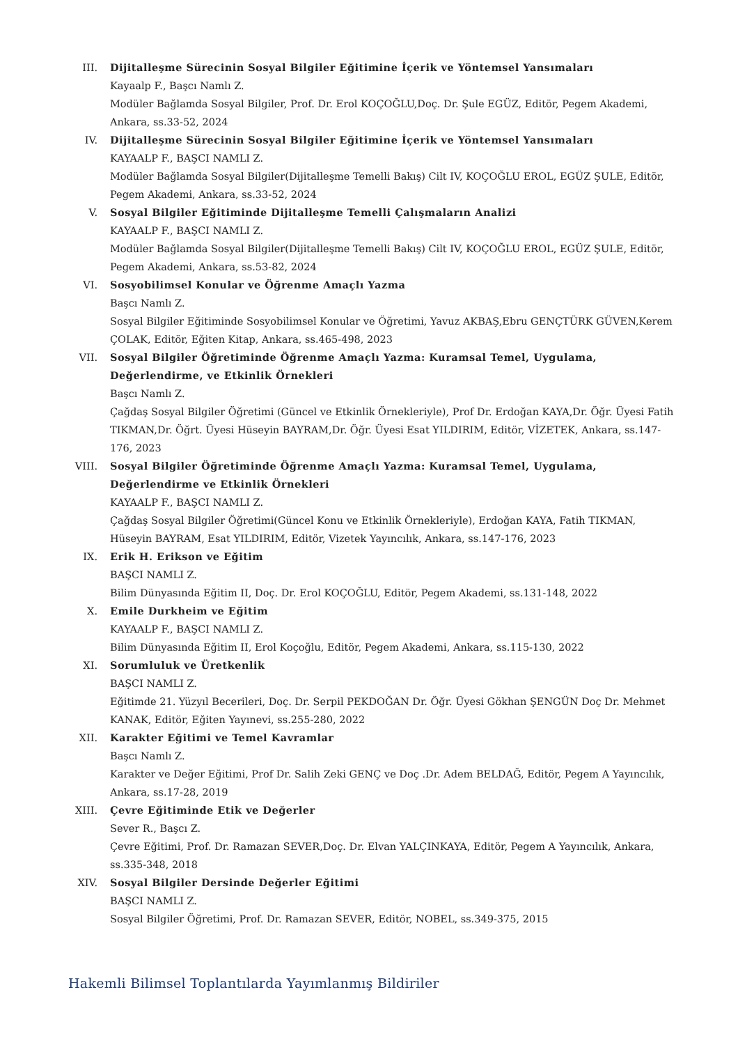III. Dijitalleşme Sürecinin Sosyal Bilgiler Eğitimine İçerik ve Yöntemsel Yansımaları
Kayaalp F., Başcı Namlı Z.
Modüler Bağlamda Sosyal Bilgiler, Prof. Dr. Erol KOÇOĞLU,Doç. Dr. Şule EGÜZ, Editör, Pegem Akademi, Ankara, ss.33-52, 2024
IV. Dijitalleşme Sürecinin Sosyal Bilgiler Eğitimine İçerik ve Yöntemsel Yansımaları
KAYAALP F., BAŞCI NAMLI Z.
Modüler Bağlamda Sosyal Bilgiler(Dijitalleşme Temelli Bakış) Cilt IV, KOÇOĞLU EROL, EGÜZ ŞULE, Editör, Pegem Akademi, Ankara, ss.33-52, 2024
V. Sosyal Bilgiler Eğitiminde Dijitalleşme Temelli Çalışmaların Analizi
KAYAALP F., BAŞCI NAMLI Z.
Modüler Bağlamda Sosyal Bilgiler(Dijitalleşme Temelli Bakış) Cilt IV, KOÇOĞLU EROL, EGÜZ ŞULE, Editör, Pegem Akademi, Ankara, ss.53-82, 2024
VI. Sosyobilimsel Konular ve Öğrenme Amaçlı Yazma
Başcı Namlı Z.
Sosyal Bilgiler Eğitiminde Sosyobilimsel Konular ve Öğretimi, Yavuz AKBAŞ,Ebru GENÇTÜRK GÜVEN,Kerem ÇOLAK, Editör, Eğiten Kitap, Ankara, ss.465-498, 2023
VII. Sosyal Bilgiler Öğretiminde Öğrenme Amaçlı Yazma: Kuramsal Temel, Uygulama, Değerlendirme, ve Etkinlik Örnekleri
Başcı Namlı Z.
Çağdaş Sosyal Bilgiler Öğretimi (Güncel ve Etkinlik Örnekleriyle), Prof Dr. Erdoğan KAYA,Dr. Öğr. Üyesi Fatih TIKMAN,Dr. Öğrt. Üyesi Hüseyin BAYRAM,Dr. Öğr. Üyesi Esat YILDIRIM, Editör, VİZETEK, Ankara, ss.147-176, 2023
VIII. Sosyal Bilgiler Öğretiminde Öğrenme Amaçlı Yazma: Kuramsal Temel, Uygulama, Değerlendirme ve Etkinlik Örnekleri
KAYAALP F., BAŞCI NAMLI Z.
Çağdaş Sosyal Bilgiler Öğretimi(Güncel Konu ve Etkinlik Örnekleriyle), Erdoğan KAYA, Fatih TIKMAN, Hüseyin BAYRAM, Esat YILDIRIM, Editör, Vizetek Yayıncılık, Ankara, ss.147-176, 2023
IX. Erik H. Erikson ve Eğitim
BAŞCI NAMLI Z.
Bilim Dünyasında Eğitim II, Doç. Dr. Erol KOÇOĞLU, Editör, Pegem Akademi, ss.131-148, 2022
X. Emile Durkheim ve Eğitim
KAYAALP F., BAŞCI NAMLI Z.
Bilim Dünyasında Eğitim II, Erol Koçoğlu, Editör, Pegem Akademi, Ankara, ss.115-130, 2022
XI. Sorumluluk ve Üretkenlik
BAŞCI NAMLI Z.
Eğitimde 21. Yüzyıl Becerileri, Doç. Dr. Serpil PEKDOĞAN Dr. Öğr. Üyesi Gökhan ŞENGÜN Doç Dr. Mehmet KANAK, Editör, Eğiten Yayınevi, ss.255-280, 2022
XII. Karakter Eğitimi ve Temel Kavramlar
Başcı Namlı Z.
Karakter ve Değer Eğitimi, Prof Dr. Salih Zeki GENÇ ve Doç .Dr. Adem BELDAĞ, Editör, Pegem A Yayıncılık, Ankara, ss.17-28, 2019
XIII. Çevre Eğitiminde Etik ve Değerler
Sever R., Başcı Z.
Çevre Eğitimi, Prof. Dr. Ramazan SEVER,Doç. Dr. Elvan YALÇINKAYA, Editör, Pegem A Yayıncılık, Ankara, ss.335-348, 2018
XIV. Sosyal Bilgiler Dersinde Değerler Eğitimi
BAŞCI NAMLI Z.
Sosyal Bilgiler Öğretimi, Prof. Dr. Ramazan SEVER, Editör, NOBEL, ss.349-375, 2015
Hakemli Bilimsel Toplantılarda Yayımlanmış Bildiriler